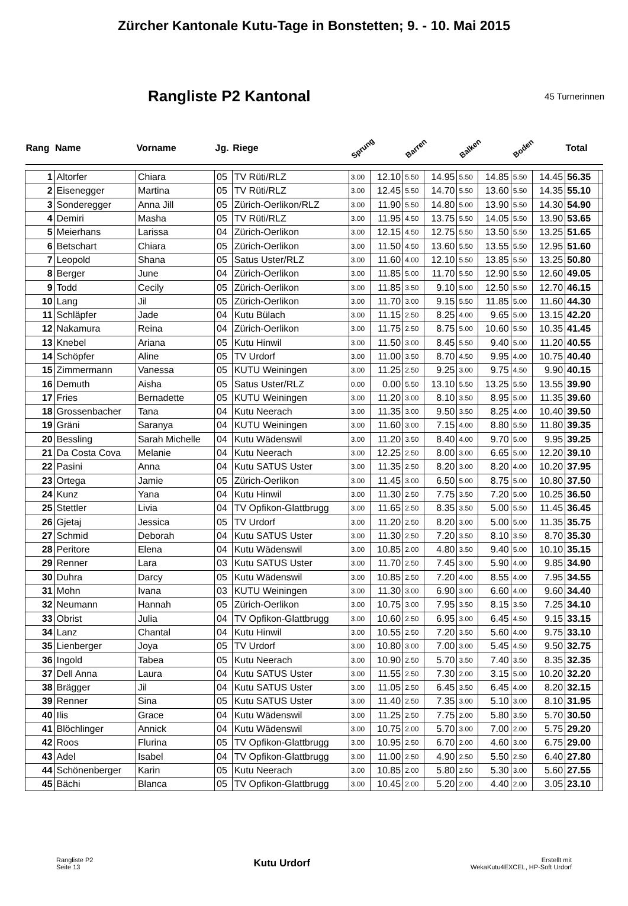Zürcher Kantonale Kutu-Tage in Bonstetten; 9. - 10. Mai 2015
Rangliste P2 Kantonal
45 Turnerinnen
| Rang | Name | Vorname | Jg. | Riege | Sprung | | Barren | | Balken | | Boden | | Total | |
| --- | --- | --- | --- | --- | --- | --- | --- | --- | --- | --- | --- | --- | --- | --- |
| 1 | Altorfer | Chiara | 05 | TV Rüti/RLZ | 3.00 | 12.10 | 5.50 | 14.95 | 5.50 | 14.85 | 5.50 | 14.45 | 56.35 | |
| 2 | Eisenegger | Martina | 05 | TV Rüti/RLZ | 3.00 | 12.45 | 5.50 | 14.70 | 5.50 | 13.60 | 5.50 | 14.35 | 55.10 | |
| 3 | Sonderegger | Anna Jill | 05 | Zürich-Oerlikon/RLZ | 3.00 | 11.90 | 5.50 | 14.80 | 5.00 | 13.90 | 5.50 | 14.30 | 54.90 | |
| 4 | Demiri | Masha | 05 | TV Rüti/RLZ | 3.00 | 11.95 | 4.50 | 13.75 | 5.50 | 14.05 | 5.50 | 13.90 | 53.65 | |
| 5 | Meierhans | Larissa | 04 | Zürich-Oerlikon | 3.00 | 12.15 | 4.50 | 12.75 | 5.50 | 13.50 | 5.50 | 13.25 | 51.65 | |
| 6 | Betschart | Chiara | 05 | Zürich-Oerlikon | 3.00 | 11.50 | 4.50 | 13.60 | 5.50 | 13.55 | 5.50 | 12.95 | 51.60 | |
| 7 | Leopold | Shana | 05 | Satus Uster/RLZ | 3.00 | 11.60 | 4.00 | 12.10 | 5.50 | 13.85 | 5.50 | 13.25 | 50.80 | |
| 8 | Berger | June | 04 | Zürich-Oerlikon | 3.00 | 11.85 | 5.00 | 11.70 | 5.50 | 12.90 | 5.50 | 12.60 | 49.05 | |
| 9 | Todd | Cecily | 05 | Zürich-Oerlikon | 3.00 | 11.85 | 3.50 | 9.10 | 5.00 | 12.50 | 5.50 | 12.70 | 46.15 | |
| 10 | Lang | Jil | 05 | Zürich-Oerlikon | 3.00 | 11.70 | 3.00 | 9.15 | 5.50 | 11.85 | 5.00 | 11.60 | 44.30 | |
| 11 | Schläpfer | Jade | 04 | Kutu Bülach | 3.00 | 11.15 | 2.50 | 8.25 | 4.00 | 9.65 | 5.00 | 13.15 | 42.20 | |
| 12 | Nakamura | Reina | 04 | Zürich-Oerlikon | 3.00 | 11.75 | 2.50 | 8.75 | 5.00 | 10.60 | 5.50 | 10.35 | 41.45 | |
| 13 | Knebel | Ariana | 05 | Kutu Hinwil | 3.00 | 11.50 | 3.00 | 8.45 | 5.50 | 9.40 | 5.00 | 11.20 | 40.55 | |
| 14 | Schöpfer | Aline | 05 | TV Urdorf | 3.00 | 11.00 | 3.50 | 8.70 | 4.50 | 9.95 | 4.00 | 10.75 | 40.40 | |
| 15 | Zimmermann | Vanessa | 05 | KUTU Weiningen | 3.00 | 11.25 | 2.50 | 9.25 | 3.00 | 9.75 | 4.50 | 9.90 | 40.15 | |
| 16 | Demuth | Aisha | 05 | Satus Uster/RLZ | 0.00 | 0.00 | 5.50 | 13.10 | 5.50 | 13.25 | 5.50 | 13.55 | 39.90 | |
| 17 | Fries | Bernadette | 05 | KUTU Weiningen | 3.00 | 11.20 | 3.00 | 8.10 | 3.50 | 8.95 | 5.00 | 11.35 | 39.60 | |
| 18 | Grossenbacher | Tana | 04 | Kutu Neerach | 3.00 | 11.35 | 3.00 | 9.50 | 3.50 | 8.25 | 4.00 | 10.40 | 39.50 | |
| 19 | Gräni | Saranya | 04 | KUTU Weiningen | 3.00 | 11.60 | 3.00 | 7.15 | 4.00 | 8.80 | 5.50 | 11.80 | 39.35 | |
| 20 | Bessling | Sarah Michelle | 04 | Kutu Wädenswil | 3.00 | 11.20 | 3.50 | 8.40 | 4.00 | 9.70 | 5.00 | 9.95 | 39.25 | |
| 21 | Da Costa Cova | Melanie | 04 | Kutu Neerach | 3.00 | 12.25 | 2.50 | 8.00 | 3.00 | 6.65 | 5.00 | 12.20 | 39.10 | |
| 22 | Pasini | Anna | 04 | Kutu SATUS Uster | 3.00 | 11.35 | 2.50 | 8.20 | 3.00 | 8.20 | 4.00 | 10.20 | 37.95 | |
| 23 | Ortega | Jamie | 05 | Zürich-Oerlikon | 3.00 | 11.45 | 3.00 | 6.50 | 5.00 | 8.75 | 5.00 | 10.80 | 37.50 | |
| 24 | Kunz | Yana | 04 | Kutu Hinwil | 3.00 | 11.30 | 2.50 | 7.75 | 3.50 | 7.20 | 5.00 | 10.25 | 36.50 | |
| 25 | Stettler | Livia | 04 | TV Opfikon-Glattbrugg | 3.00 | 11.65 | 2.50 | 8.35 | 3.50 | 5.00 | 5.50 | 11.45 | 36.45 | |
| 26 | Gjetaj | Jessica | 05 | TV Urdorf | 3.00 | 11.20 | 2.50 | 8.20 | 3.00 | 5.00 | 5.00 | 11.35 | 35.75 | |
| 27 | Schmid | Deborah | 04 | Kutu SATUS Uster | 3.00 | 11.30 | 2.50 | 7.20 | 3.50 | 8.10 | 3.50 | 8.70 | 35.30 | |
| 28 | Peritore | Elena | 04 | Kutu Wädenswil | 3.00 | 10.85 | 2.00 | 4.80 | 3.50 | 9.40 | 5.00 | 10.10 | 35.15 | |
| 29 | Renner | Lara | 03 | Kutu SATUS Uster | 3.00 | 11.70 | 2.50 | 7.45 | 3.00 | 5.90 | 4.00 | 9.85 | 34.90 | |
| 30 | Duhra | Darcy | 05 | Kutu Wädenswil | 3.00 | 10.85 | 2.50 | 7.20 | 4.00 | 8.55 | 4.00 | 7.95 | 34.55 | |
| 31 | Mohn | Ivana | 03 | KUTU Weiningen | 3.00 | 11.30 | 3.00 | 6.90 | 3.00 | 6.60 | 4.00 | 9.60 | 34.40 | |
| 32 | Neumann | Hannah | 05 | Zürich-Oerlikon | 3.00 | 10.75 | 3.00 | 7.95 | 3.50 | 8.15 | 3.50 | 7.25 | 34.10 | |
| 33 | Obrist | Julia | 04 | TV Opfikon-Glattbrugg | 3.00 | 10.60 | 2.50 | 6.95 | 3.00 | 6.45 | 4.50 | 9.15 | 33.15 | |
| 34 | Lanz | Chantal | 04 | Kutu Hinwil | 3.00 | 10.55 | 2.50 | 7.20 | 3.50 | 5.60 | 4.00 | 9.75 | 33.10 | |
| 35 | Lienberger | Joya | 05 | TV Urdorf | 3.00 | 10.80 | 3.00 | 7.00 | 3.00 | 5.45 | 4.50 | 9.50 | 32.75 | |
| 36 | Ingold | Tabea | 05 | Kutu Neerach | 3.00 | 10.90 | 2.50 | 5.70 | 3.50 | 7.40 | 3.50 | 8.35 | 32.35 | |
| 37 | Dell Anna | Laura | 04 | Kutu SATUS Uster | 3.00 | 11.55 | 2.50 | 7.30 | 2.00 | 3.15 | 5.00 | 10.20 | 32.20 | |
| 38 | Brägger | Jil | 04 | Kutu SATUS Uster | 3.00 | 11.05 | 2.50 | 6.45 | 3.50 | 6.45 | 4.00 | 8.20 | 32.15 | |
| 39 | Renner | Sina | 05 | Kutu SATUS Uster | 3.00 | 11.40 | 2.50 | 7.35 | 3.00 | 5.10 | 3.00 | 8.10 | 31.95 | |
| 40 | Ilis | Grace | 04 | Kutu Wädenswil | 3.00 | 11.25 | 2.50 | 7.75 | 2.00 | 5.80 | 3.50 | 5.70 | 30.50 | |
| 41 | Blöchlinger | Annick | 04 | Kutu Wädenswil | 3.00 | 10.75 | 2.00 | 5.70 | 3.00 | 7.00 | 2.00 | 5.75 | 29.20 | |
| 42 | Roos | Flurina | 05 | TV Opfikon-Glattbrugg | 3.00 | 10.95 | 2.50 | 6.70 | 2.00 | 4.60 | 3.00 | 6.75 | 29.00 | |
| 43 | Adel | Isabel | 04 | TV Opfikon-Glattbrugg | 3.00 | 11.00 | 2.50 | 4.90 | 2.50 | 5.50 | 2.50 | 6.40 | 27.80 | |
| 44 | Schönenberger | Karin | 05 | Kutu Neerach | 3.00 | 10.85 | 2.00 | 5.80 | 2.50 | 5.30 | 3.00 | 5.60 | 27.55 | |
| 45 | Bächi | Blanca | 05 | TV Opfikon-Glattbrugg | 3.00 | 10.45 | 2.00 | 5.20 | 2.00 | 4.40 | 2.00 | 3.05 | 23.10 | |
Rangliste P2
Seite 13
Kutu Urdorf
Erstellt mit
WekaKutu4EXCEL, HP-Soft Urdorf